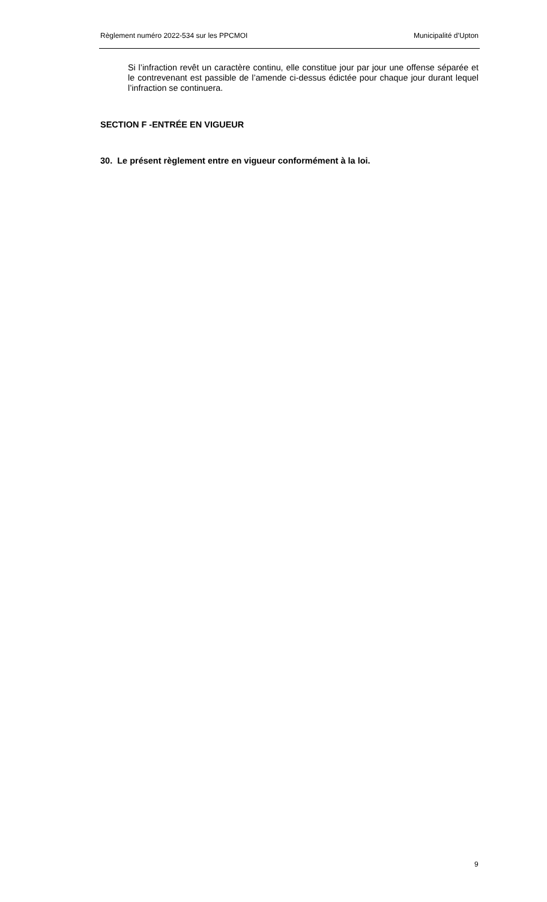Règlement numéro 2022-534 sur les PPCMOI Municipalité d’Upton
Si l’infraction revêt un caractère continu, elle constitue jour par jour une offense séparée et le contrevenant est passible de l’amende ci-dessus édictée pour chaque jour durant lequel l’infraction se continuera.
SECTION F -ENTRÉE EN VIGUEUR
30. Le présent règlement entre en vigueur conformément à la loi.
9